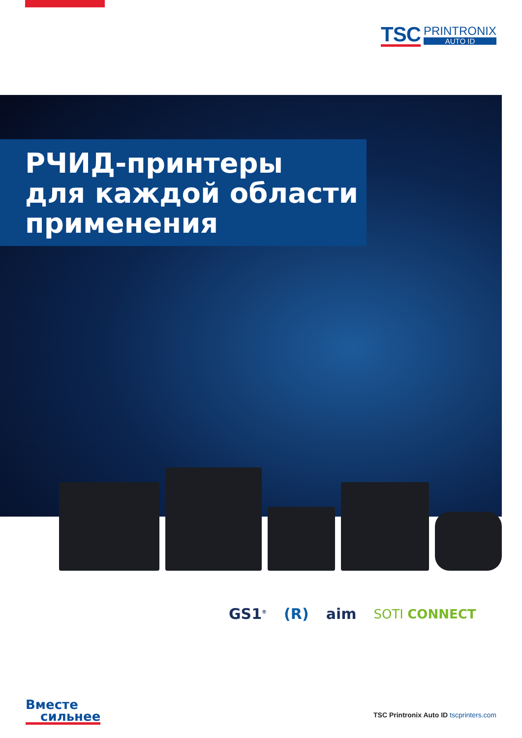TSC
PRINTRONIX
AUTO ID
РЧИД-принтеры
для каждой области
применения
GS1<sup>®</sup>
(R) aim
SOTI CONNECT
Вместе
сильнее
TSC Printronix Auto ID tscprinters.com